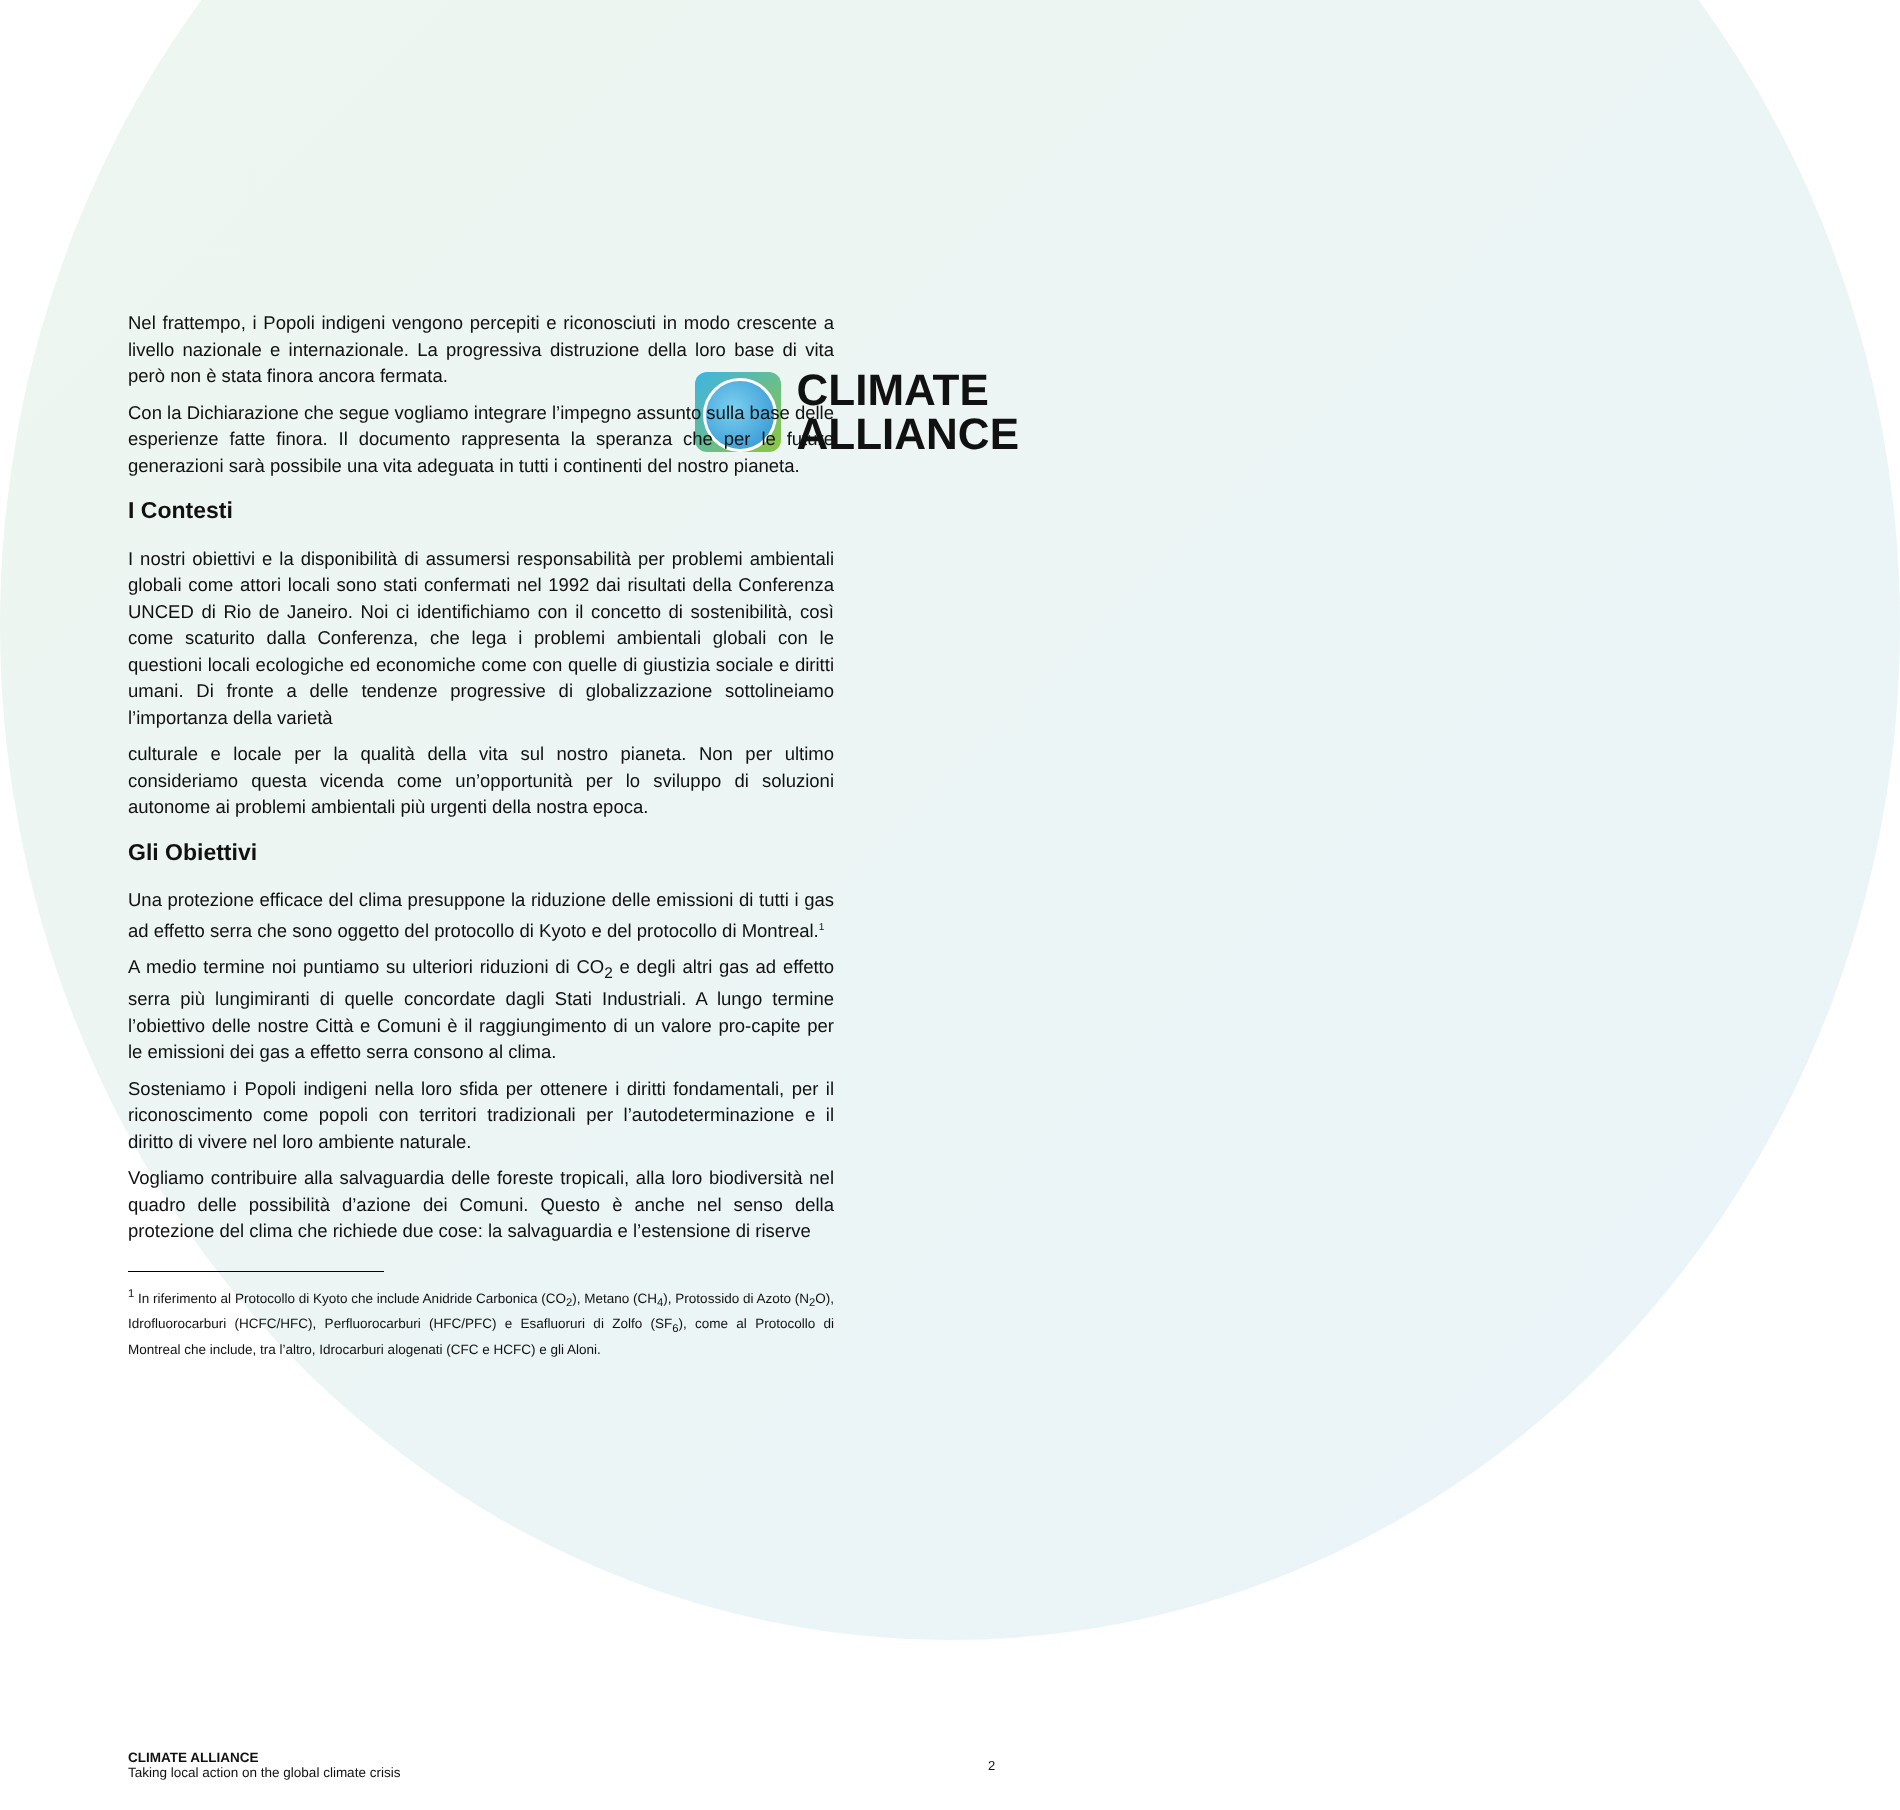CLIMATE
ALLIANCE
Nel frattempo, i Popoli indigeni vengono percepiti e riconosciuti in modo crescente a livello nazionale e internazionale. La progressiva distruzione della loro base di vita però non è stata finora ancora fermata.
Con la Dichiarazione che segue vogliamo integrare l’impegno assunto sulla base delle esperienze fatte finora. Il documento rappresenta la speranza che per le future generazioni sarà possibile una vita adeguata in tutti i continenti del nostro pianeta.
I Contesti
I nostri obiettivi e la disponibilità di assumersi responsabilità per problemi ambientali globali come attori locali sono stati confermati nel 1992 dai risultati della Conferenza UNCED di Rio de Janeiro. Noi ci identifichiamo con il concetto di sostenibilità, così come scaturito dalla Conferenza, che lega i problemi ambientali globali con le questioni locali ecologiche ed economiche come con quelle di giustizia sociale e diritti umani. Di fronte a delle tendenze progressive di globalizzazione sottolineiamo l’importanza della varietà
culturale e locale per la qualità della vita sul nostro pianeta. Non per ultimo consideriamo questa vicenda come un’opportunità per lo sviluppo di soluzioni autonome ai problemi ambientali più urgenti della nostra epoca.
Gli Obiettivi
Una protezione efficace del clima presuppone la riduzione delle emissioni di tutti i gas ad effetto serra che sono oggetto del protocollo di Kyoto e del protocollo di Montreal.<sup>1</sup>
A medio termine noi puntiamo su ulteriori riduzioni di CO<sub>2</sub> e degli altri gas ad effetto serra più lungimiranti di quelle concordate dagli Stati Industriali. A lungo termine l’obiettivo delle nostre Città e Comuni è il raggiungimento di un valore pro-capite per le emissioni dei gas a effetto serra consono al clima.
Sosteniamo i Popoli indigeni nella loro sfida per ottenere i diritti fondamentali, per il riconoscimento come popoli con territori tradizionali per l’autodeterminazione e il diritto di vivere nel loro ambiente naturale.
Vogliamo contribuire alla salvaguardia delle foreste tropicali, alla loro biodiversità nel quadro delle possibilità d’azione dei Comuni. Questo è anche nel senso della protezione del clima che richiede due cose: la salvaguardia e l’estensione di riserve
<sup>1</sup> In riferimento al Protocollo di Kyoto che include Anidride Carbonica (CO<sub>2</sub>), Metano (CH<sub>4</sub>), Protossido di Azoto (N<sub>2</sub>O), Idrofluorocarburi (HCFC/HFC), Perfluorocarburi (HFC/PFC) e Esafluoruri di Zolfo (SF<sub>6</sub>), come al Protocollo di Montreal che include, tra l’altro, Idrocarburi alogenati (CFC e HCFC) e gli Aloni.
CLIMATE ALLIANCE
Taking local action on the global climate crisis
2